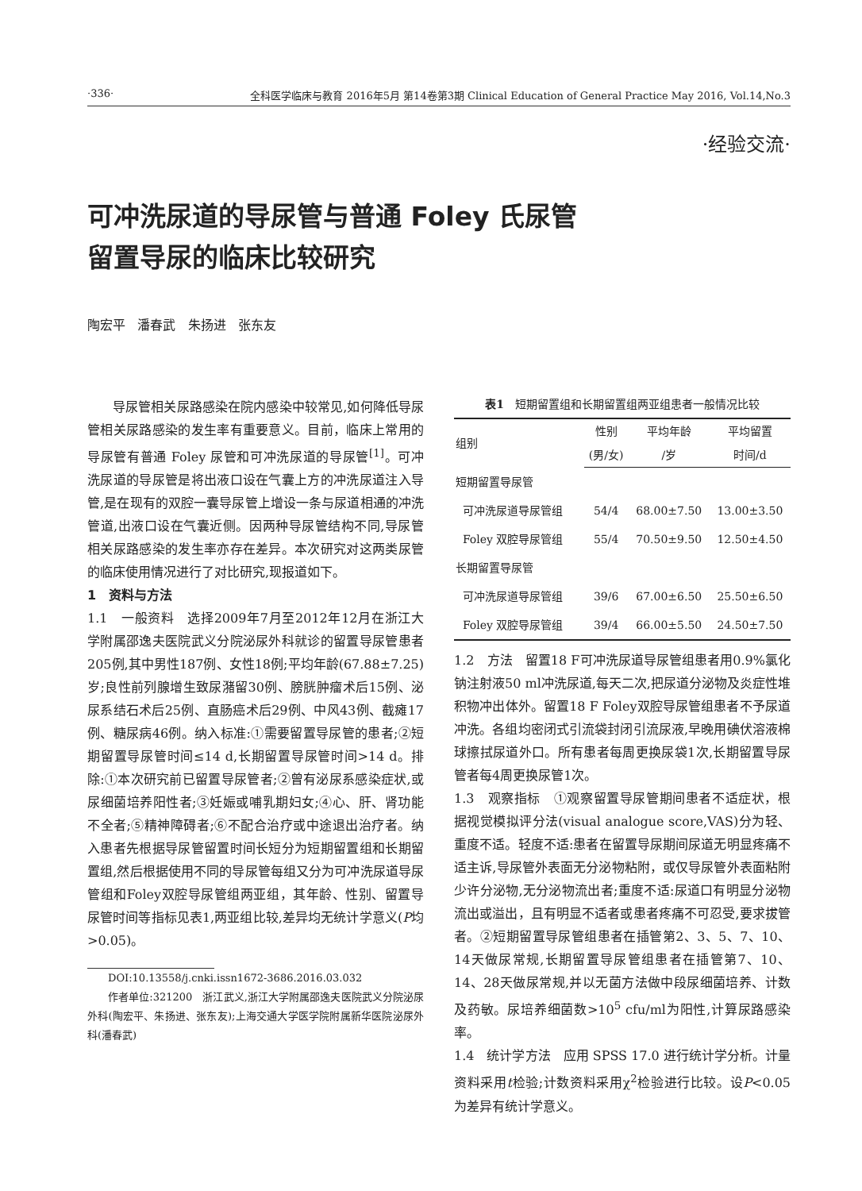·336· 全科医学临床与教育 2016年5月 第14卷第3期 Clinical Education of General Practice May 2016, Vol.14,No.3
·经验交流·
可冲洗尿道的导尿管与普通 Foley 氏尿管
留置导尿的临床比较研究
陶宏平 潘春武 朱扬进 张东友
导尿管相关尿路感染在院内感染中较常见,如何降低导尿管相关尿路感染的发生率有重要意义。目前，临床上常用的导尿管有普通 Foley 尿管和可冲洗尿道的导尿管<sup>[1]</sup>。可冲洗尿道的导尿管是将出液口设在气囊上方的冲洗尿道注入导管,是在现有的双腔一囊导尿管上增设一条与尿道相通的冲洗管道,出液口设在气囊近侧。因两种导尿管结构不同,导尿管相关尿路感染的发生率亦存在差异。本次研究对这两类尿管的临床使用情况进行了对比研究,现报道如下。
1　资料与方法
1.1　一般资料　选择2009年7月至2012年12月在浙江大学附属邵逸夫医院武义分院泌尿外科就诊的留置导尿管患者205例,其中男性187例、女性18例;平均年龄(67.88±7.25)岁;良性前列腺增生致尿潴留30例、膀胱肿瘤术后15例、泌尿系结石术后25例、直肠癌术后29例、中风43例、截瘫17例、糖尿病46例。纳入标准:①需要留置导尿管的患者;②短期留置导尿管时间≤14 d,长期留置导尿管时间>14 d。排除:①本次研究前已留置导尿管者;②曾有泌尿系感染症状,或尿细菌培养阳性者;③妊娠或哺乳期妇女;④心、肝、肾功能不全者;⑤精神障碍者;⑥不配合治疗或中途退出治疗者。纳入患者先根据导尿管留置时间长短分为短期留置组和长期留置组,然后根据使用不同的导尿管每组又分为可冲洗尿道导尿管组和Foley双腔导尿管组两亚组，其年龄、性别、留置导尿管时间等指标见表1,两亚组比较,差异均无统计学意义(P均>0.05)。
DOI:10.13558/j.cnki.issn1672-3686.2016.03.032
作者单位:321200　浙江武义,浙江大学附属邵逸夫医院武义分院泌尿外科(陶宏平、朱扬进、张东友);上海交通大学医学院附属新华医院泌尿外科(潘春武)
表1 短期留置组和长期留置组两亚组患者一般情况比较
| 组别 | 性别 | 平均年龄 | 平均留置 |
| --- | --- | --- | --- |
| | (男/女) | /岁 | 时间/d |
| 短期留置导尿管 | | | |
| 可冲洗尿道导尿管组 | 54/4 | 68.00±7.50 | 13.00±3.50 |
| Foley 双腔导尿管组 | 55/4 | 70.50±9.50 | 12.50±4.50 |
| 长期留置导尿管 | | | |
| 可冲洗尿道导尿管组 | 39/6 | 67.00±6.50 | 25.50±6.50 |
| Foley 双腔导尿管组 | 39/4 | 66.00±5.50 | 24.50±7.50 |
1.2　方法　留置18 F可冲洗尿道导尿管组患者用0.9%氯化钠注射液50 ml冲洗尿道,每天二次,把尿道分泌物及炎症性堆积物冲出体外。留置18 F Foley双腔导尿管组患者不予尿道冲洗。各组均密闭式引流袋封闭引流尿液,早晚用碘伏溶液棉球擦拭尿道外口。所有患者每周更换尿袋1次,长期留置导尿管者每4周更换尿管1次。
1.3　观察指标　①观察留置导尿管期间患者不适症状，根据视觉模拟评分法(visual analogue score,VAS)分为轻、重度不适。轻度不适:患者在留置导尿期间尿道无明显疼痛不适主诉,导尿管外表面无分泌物粘附，或仅导尿管外表面粘附少许分泌物,无分泌物流出者;重度不适:尿道口有明显分泌物流出或溢出，且有明显不适者或患者疼痛不可忍受,要求拔管者。②短期留置导尿管组患者在插管第2、3、5、7、10、14天做尿常规,长期留置导尿管组患者在插管第7、10、14、28天做尿常规,并以无菌方法做中段尿细菌培养、计数及药敏。尿培养细菌数>10<sup>5</sup> cfu/ml为阳性,计算尿路感染率。
1.4　统计学方法　应用 SPSS 17.0 进行统计学分析。计量资料采用t检验;计数资料采用χ<sup>2</sup>检验进行比较。设P<0.05 为差异有统计学意义。